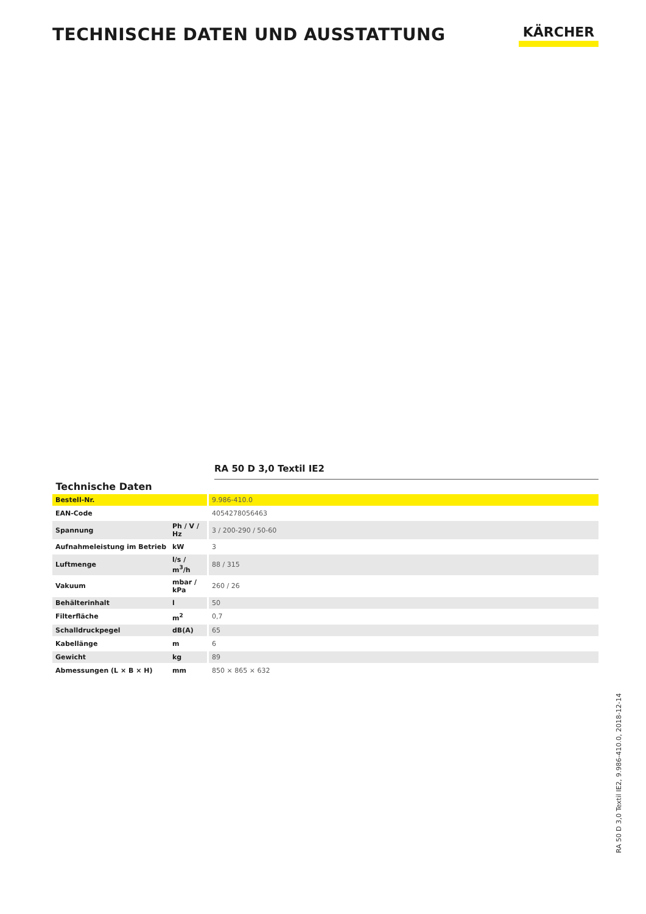TECHNISCHE DATEN UND AUSSTATTUNG
KÄRCHER
RA 50 D 3,0 Textil IE2
Technische Daten
| Bestell-Nr. | | 9.986-410.0 |
| EAN-Code | | 4054278056463 |
| Spannung | Ph / V / Hz | 3 / 200-290 / 50-60 |
| Aufnahmeleistung im Betrieb | kW | 3 |
| Luftmenge | l/s / m<sup>3</sup>/h | 88 / 315 |
| Vakuum | mbar / kPa | 260 / 26 |
| Behälterinhalt | l | 50 |
| Filterfläche | m<sup>2</sup> | 0,7 |
| Schalldruckpegel | dB(A) | 65 |
| Kabellänge | m | 6 |
| Gewicht | kg | 89 |
| Abmessungen (L × B × H) | mm | 850 × 865 × 632 |
RA 50 D 3,0 Textil IE2, 9.986-410.0, 2018-12-14